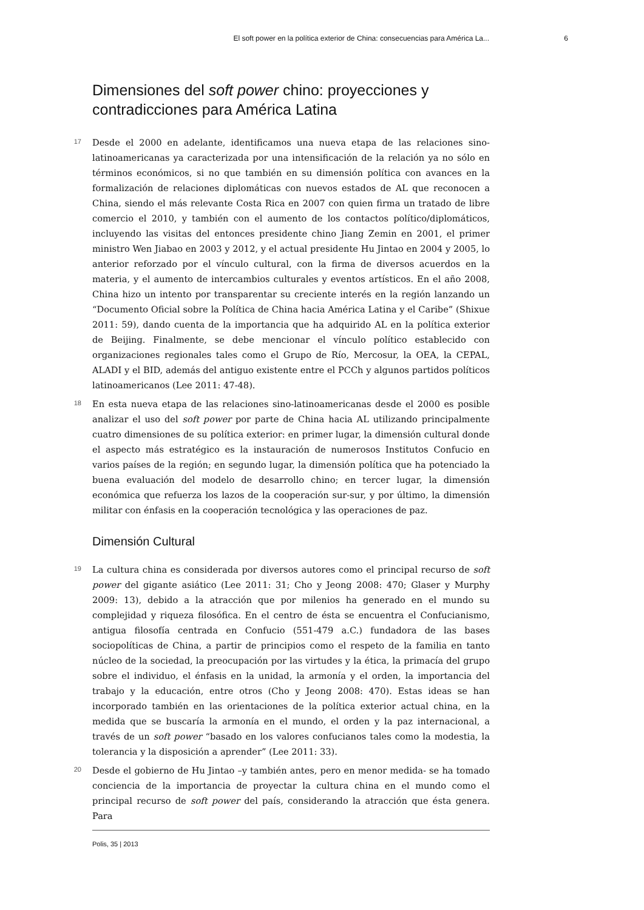El soft power en la política exterior de China: consecuencias para América La... 6
Dimensiones del soft power chino: proyecciones y contradicciones para América Latina
17
Desde el 2000 en adelante, identificamos una nueva etapa de las relaciones sino-latinoamericanas ya caracterizada por una intensificación de la relación ya no sólo en términos económicos, si no que también en su dimensión política con avances en la formalización de relaciones diplomáticas con nuevos estados de AL que reconocen a China, siendo el más relevante Costa Rica en 2007 con quien firma un tratado de libre comercio el 2010, y también con el aumento de los contactos político/diplomáticos, incluyendo las visitas del entonces presidente chino Jiang Zemin en 2001, el primer ministro Wen Jiabao en 2003 y 2012, y el actual presidente Hu Jintao en 2004 y 2005, lo anterior reforzado por el vínculo cultural, con la firma de diversos acuerdos en la materia, y el aumento de intercambios culturales y eventos artísticos. En el año 2008, China hizo un intento por transparentar su creciente interés en la región lanzando un “Documento Oficial sobre la Política de China hacia América Latina y el Caribe” (Shixue 2011: 59), dando cuenta de la importancia que ha adquirido AL en la política exterior de Beijing. Finalmente, se debe mencionar el vínculo político establecido con organizaciones regionales tales como el Grupo de Río, Mercosur, la OEA, la CEPAL, ALADI y el BID, además del antiguo existente entre el PCCh y algunos partidos políticos latinoamericanos (Lee 2011: 47-48).
18
En esta nueva etapa de las relaciones sino-latinoamericanas desde el 2000 es posible analizar el uso del soft power por parte de China hacia AL utilizando principalmente cuatro dimensiones de su política exterior: en primer lugar, la dimensión cultural donde el aspecto más estratégico es la instauración de numerosos Institutos Confucio en varios países de la región; en segundo lugar, la dimensión política que ha potenciado la buena evaluación del modelo de desarrollo chino; en tercer lugar, la dimensión económica que refuerza los lazos de la cooperación sur-sur, y por último, la dimensión militar con énfasis en la cooperación tecnológica y las operaciones de paz.
Dimensión Cultural
19
La cultura china es considerada por diversos autores como el principal recurso de soft power del gigante asiático (Lee 2011: 31; Cho y Jeong 2008: 470; Glaser y Murphy 2009: 13), debido a la atracción que por milenios ha generado en el mundo su complejidad y riqueza filosófica. En el centro de ésta se encuentra el Confucianismo, antigua filosofía centrada en Confucio (551-479 a.C.) fundadora de las bases sociopolíticas de China, a partir de principios como el respeto de la familia en tanto núcleo de la sociedad, la preocupación por las virtudes y la ética, la primacía del grupo sobre el individuo, el énfasis en la unidad, la armonía y el orden, la importancia del trabajo y la educación, entre otros (Cho y Jeong 2008: 470). Estas ideas se han incorporado también en las orientaciones de la política exterior actual china, en la medida que se buscaría la armonía en el mundo, el orden y la paz internacional, a través de un soft power “basado en los valores confucianos tales como la modestia, la tolerancia y la disposición a aprender” (Lee 2011: 33).
20
Desde el gobierno de Hu Jintao –y también antes, pero en menor medida- se ha tomado conciencia de la importancia de proyectar la cultura china en el mundo como el principal recurso de soft power del país, considerando la atracción que ésta genera. Para
Polis, 35 | 2013